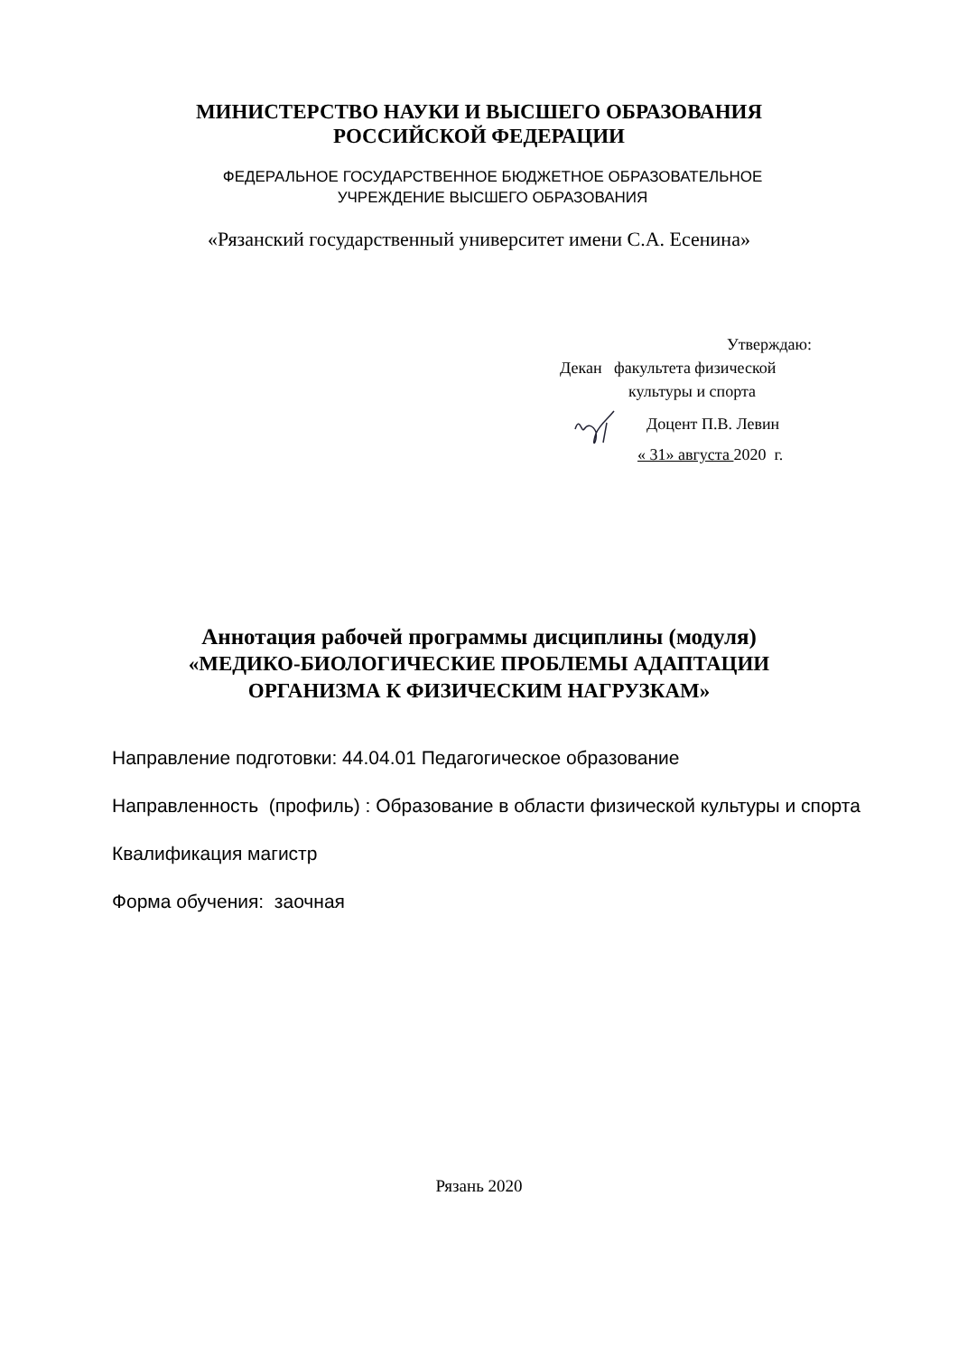МИНИСТЕРСТВО НАУКИ И ВЫСШЕГО ОБРАЗОВАНИЯ
РОССИЙСКОЙ ФЕДЕРАЦИИ
ФЕДЕРАЛЬНОЕ ГОСУДАРСТВЕННОЕ БЮДЖЕТНОЕ ОБРАЗОВАТЕЛЬНОЕ
УЧРЕЖДЕНИЕ ВЫСШЕГО ОБРАЗОВАНИЯ
«Рязанский государственный университет имени С.А. Есенина»
Утверждаю:
Декан факультета физической
культуры и спорта
Доцент П.В. Левин
« 31» августа 2020 г.
Аннотация рабочей программы дисциплины (модуля)
«МЕДИКО-БИОЛОГИЧЕСКИЕ ПРОБЛЕМЫ АДАПТАЦИИ
ОРГАНИЗМА К ФИЗИЧЕСКИМ НАГРУЗКАМ»
Направление подготовки: 44.04.01 Педагогическое образование
Направленность (профиль) : Образование в области физической культуры и спорта
Квалификация магистр
Форма обучения: заочная
Рязань 2020